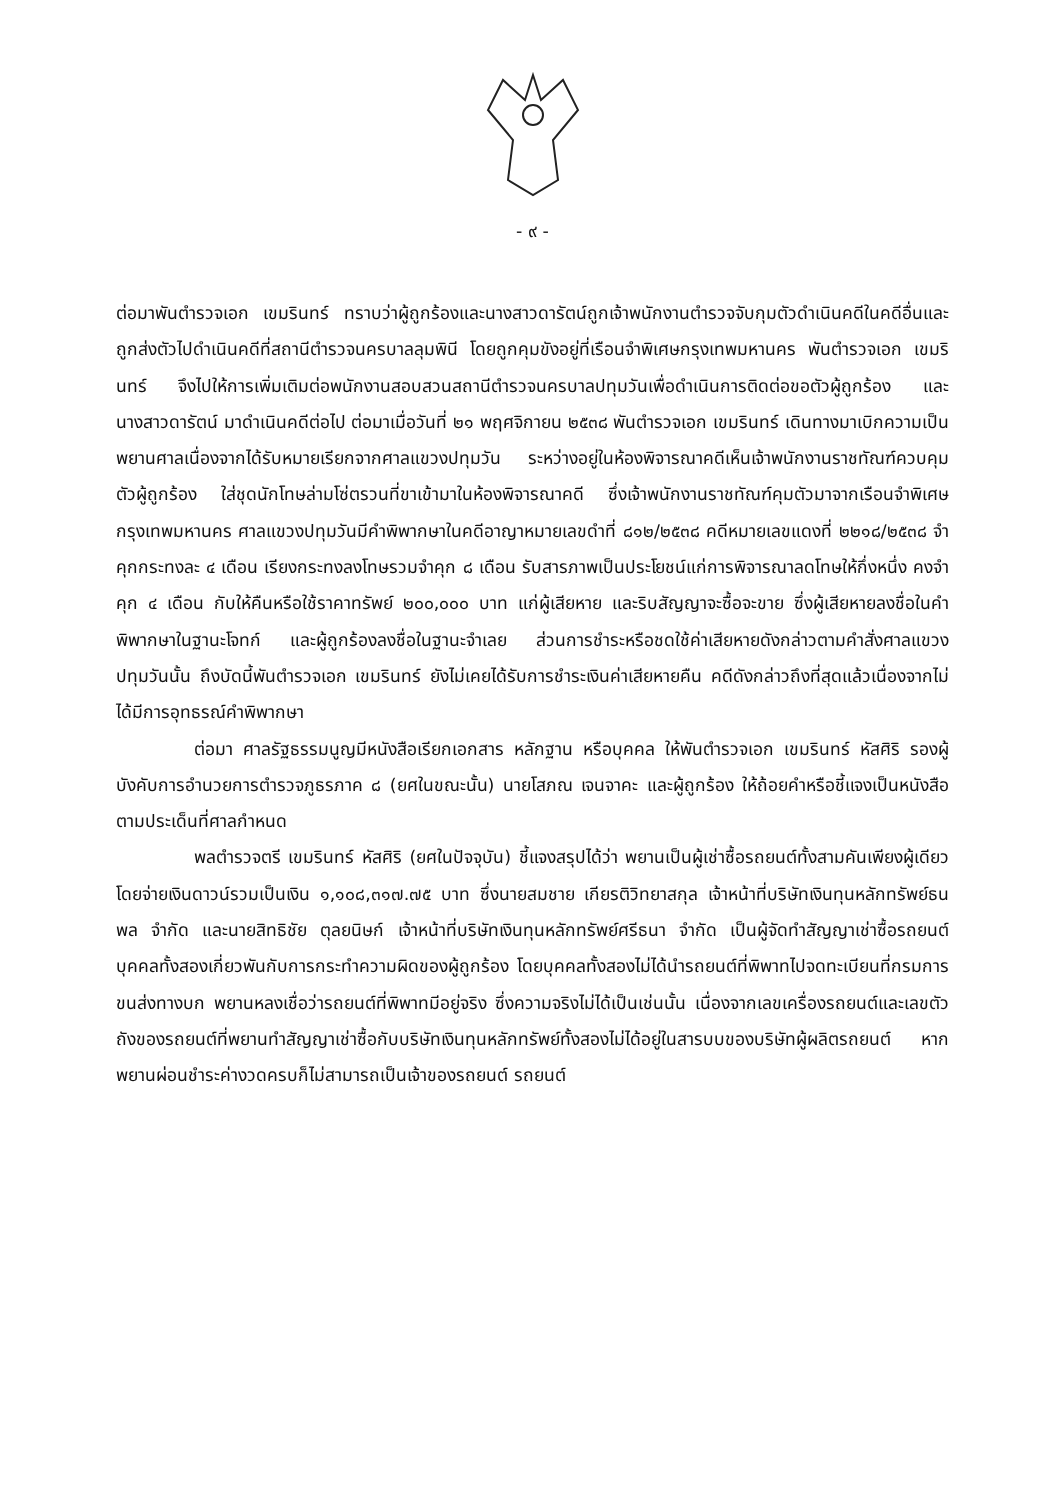- ๙ -
ต่อมาพันตำรวจเอก เขมรินทร์ ทราบว่าผู้ถูกร้องและนางสาวดารัตน์ถูกเจ้าพนักงานตำรวจจับกุมตัวดำเนินคดีในคดีอื่นและถูกส่งตัวไปดำเนินคดีที่สถานีตำรวจนครบาลลุมพินี โดยถูกคุมขังอยู่ที่เรือนจำพิเศษกรุงเทพมหานคร พันตำรวจเอก เขมรินทร์ จึงไปให้การเพิ่มเติมต่อพนักงานสอบสวนสถานีตำรวจนครบาลปทุมวันเพื่อดำเนินการติดต่อขอตัวผู้ถูกร้อง และนางสาวดารัตน์ มาดำเนินคดีต่อไป ต่อมาเมื่อวันที่ ๒๑ พฤศจิกายน ๒๕๓๘ พันตำรวจเอก เขมรินทร์ เดินทางมาเบิกความเป็นพยานศาลเนื่องจากได้รับหมายเรียกจากศาลแขวงปทุมวัน ระหว่างอยู่ในห้องพิจารณาคดีเห็นเจ้าพนักงานราชทัณฑ์ควบคุมตัวผู้ถูกร้อง ใส่ชุดนักโทษล่ามโซ่ตรวนที่ขาเข้ามาในห้องพิจารณาคดี ซึ่งเจ้าพนักงานราชทัณฑ์คุมตัวมาจากเรือนจำพิเศษกรุงเทพมหานคร ศาลแขวงปทุมวันมีคำพิพากษาในคดีอาญาหมายเลขดำที่ ๘๑๒/๒๕๓๘ คดีหมายเลขแดงที่ ๒๒๑๘/๒๕๓๘ จำคุกกระทงละ ๔ เดือน เรียงกระทงลงโทษรวมจำคุก ๘ เดือน รับสารภาพเป็นประโยชน์แก่การพิจารณาลดโทษให้กึ่งหนึ่ง คงจำคุก ๔ เดือน กับให้คืนหรือใช้ราคาทรัพย์ ๒๐๐,๐๐๐ บาท แก่ผู้เสียหาย และริบสัญญาจะซื้อจะขาย ซึ่งผู้เสียหายลงชื่อในคำพิพากษาในฐานะโจทก์ และผู้ถูกร้องลงชื่อในฐานะจำเลย ส่วนการชำระหรือชดใช้ค่าเสียหายดังกล่าวตามคำสั่งศาลแขวงปทุมวันนั้น ถึงบัดนี้พันตำรวจเอก เขมรินทร์ ยังไม่เคยได้รับการชำระเงินค่าเสียหายคืน คดีดังกล่าวถึงที่สุดแล้วเนื่องจากไม่ได้มีการอุทธรณ์คำพิพากษา
ต่อมา ศาลรัฐธรรมนูญมีหนังสือเรียกเอกสาร หลักฐาน หรือบุคคล ให้พันตำรวจเอก เขมรินทร์ หัสศิริ รองผู้บังคับการอำนวยการตำรวจภูธรภาค ๘ (ยศในขณะนั้น) นายโสภณ เจนจาคะ และผู้ถูกร้อง ให้ถ้อยคำหรือชี้แจงเป็นหนังสือตามประเด็นที่ศาลกำหนด
พลตำรวจตรี เขมรินทร์ หัสศิริ (ยศในปัจจุบัน) ชี้แจงสรุปได้ว่า พยานเป็นผู้เช่าซื้อรถยนต์ทั้งสามคันเพียงผู้เดียว โดยจ่ายเงินดาวน์รวมเป็นเงิน ๑,๑๐๘,๓๑๗.๗๕ บาท ซึ่งนายสมชาย เกียรติวิทยาสกุล เจ้าหน้าที่บริษัทเงินทุนหลักทรัพย์ธนพล จำกัด และนายสิทธิชัย ตุลยนิษก์ เจ้าหน้าที่บริษัทเงินทุนหลักทรัพย์ศรีธนา จำกัด เป็นผู้จัดทำสัญญาเช่าซื้อรถยนต์ บุคคลทั้งสองเกี่ยวพันกับการกระทำความผิดของผู้ถูกร้อง โดยบุคคลทั้งสองไม่ได้นำรถยนต์ที่พิพาทไปจดทะเบียนที่กรมการขนส่งทางบก พยานหลงเชื่อว่ารถยนต์ที่พิพาทมีอยู่จริง ซึ่งความจริงไม่ได้เป็นเช่นนั้น เนื่องจากเลขเครื่องรถยนต์และเลขตัวถังของรถยนต์ที่พยานทำสัญญาเช่าซื้อกับบริษัทเงินทุนหลักทรัพย์ทั้งสองไม่ได้อยู่ในสารบบของบริษัทผู้ผลิตรถยนต์ หากพยานผ่อนชำระค่างวดครบก็ไม่สามารถเป็นเจ้าของรถยนต์ รถยนต์